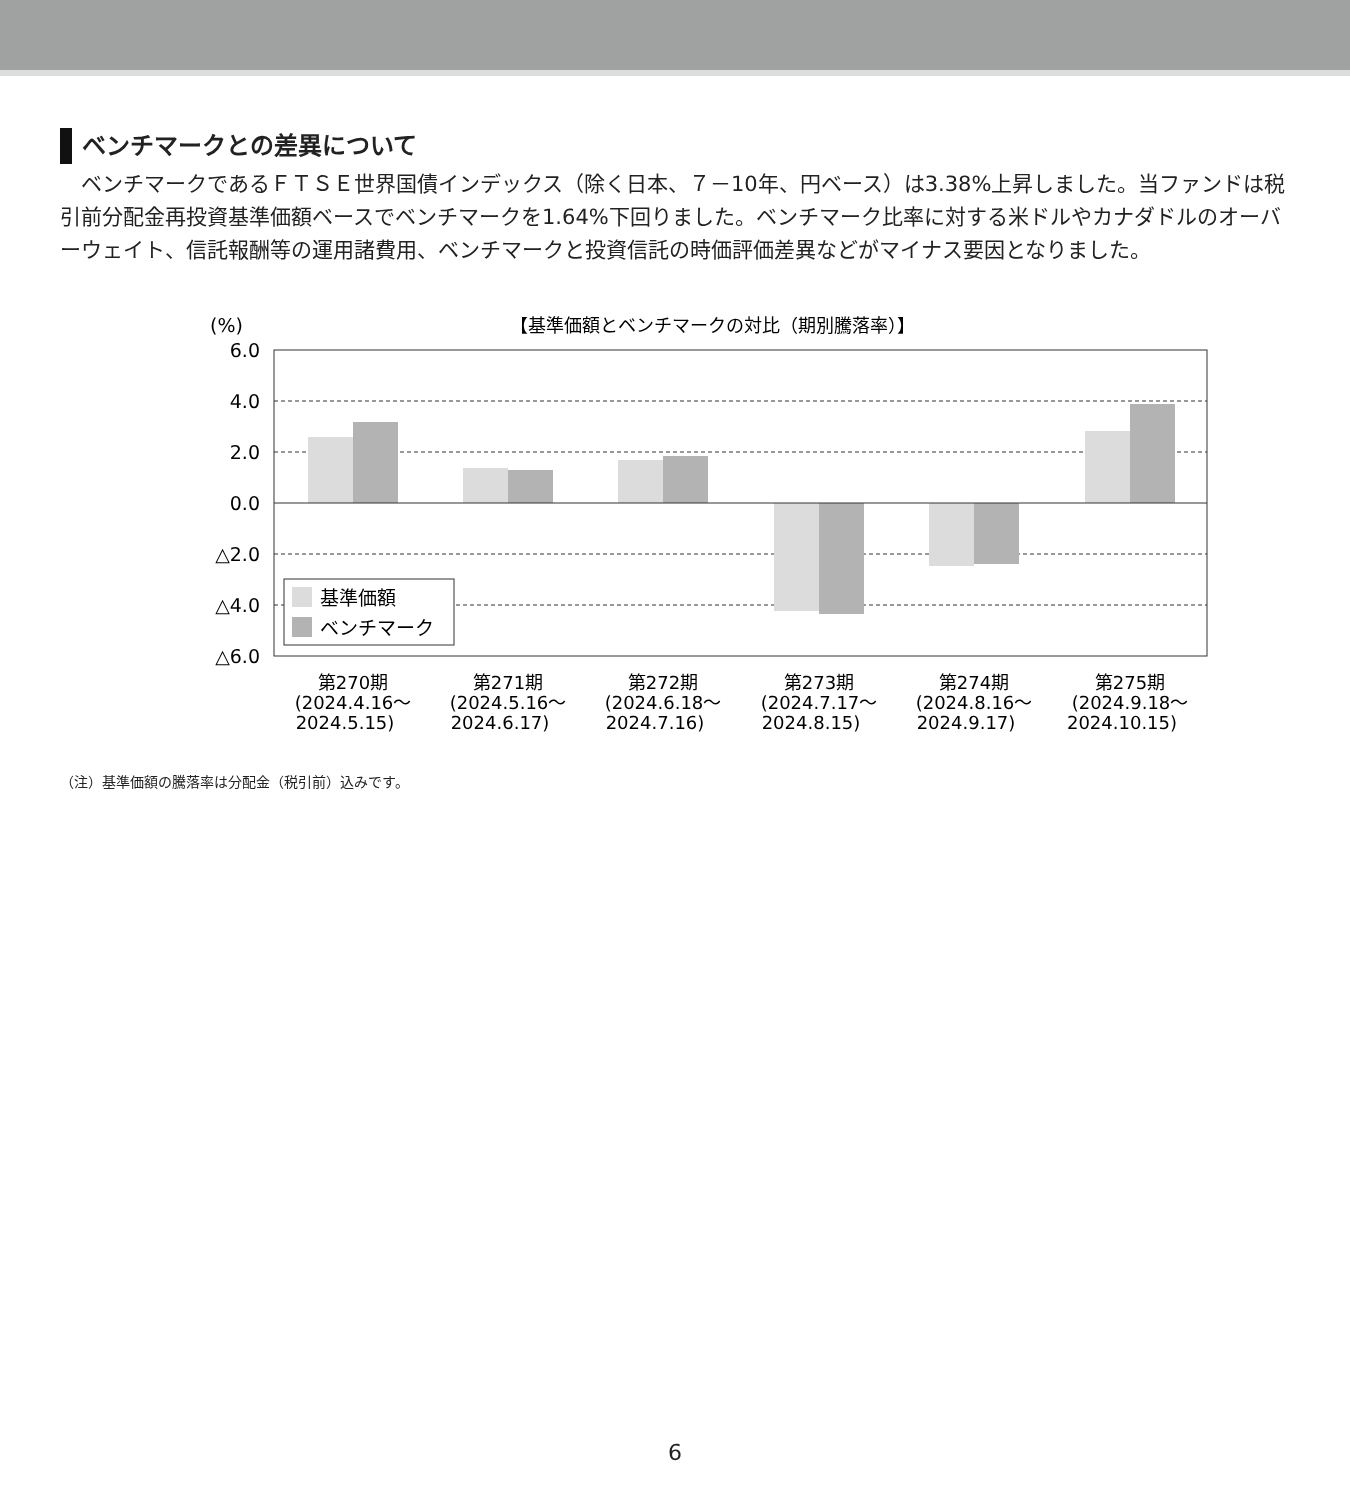ベンチマークとの差異について
ベンチマークであるＦＴＳＥ世界国債インデックス（除く日本、７－10年、円ベース）は3.38%上昇しました。当ファンドは税引前分配金再投資基準価額ベースでベンチマークを1.64%下回りました。ベンチマーク比率に対する米ドルやカナダドルのオーバーウェイト、信託報酬等の運用諸費用、ベンチマークと投資信託の時価評価差異などがマイナス要因となりました。
(%)
【基準価額とベンチマークの対比（期別騰落率）】
6.0
4.0
2.0
0.0
△2.0
△4.0
△6.0
基準価額
ベンチマーク
第270期
(2024.4.16～
2024.5.15)
第271期
(2024.5.16～
2024.6.17)
第272期
(2024.6.18～
2024.7.16)
第273期
(2024.7.17～
2024.8.15)
第274期
(2024.8.16～
2024.9.17)
第275期
(2024.9.18～
2024.10.15)
（注）基準価額の騰落率は分配金（税引前）込みです。
6